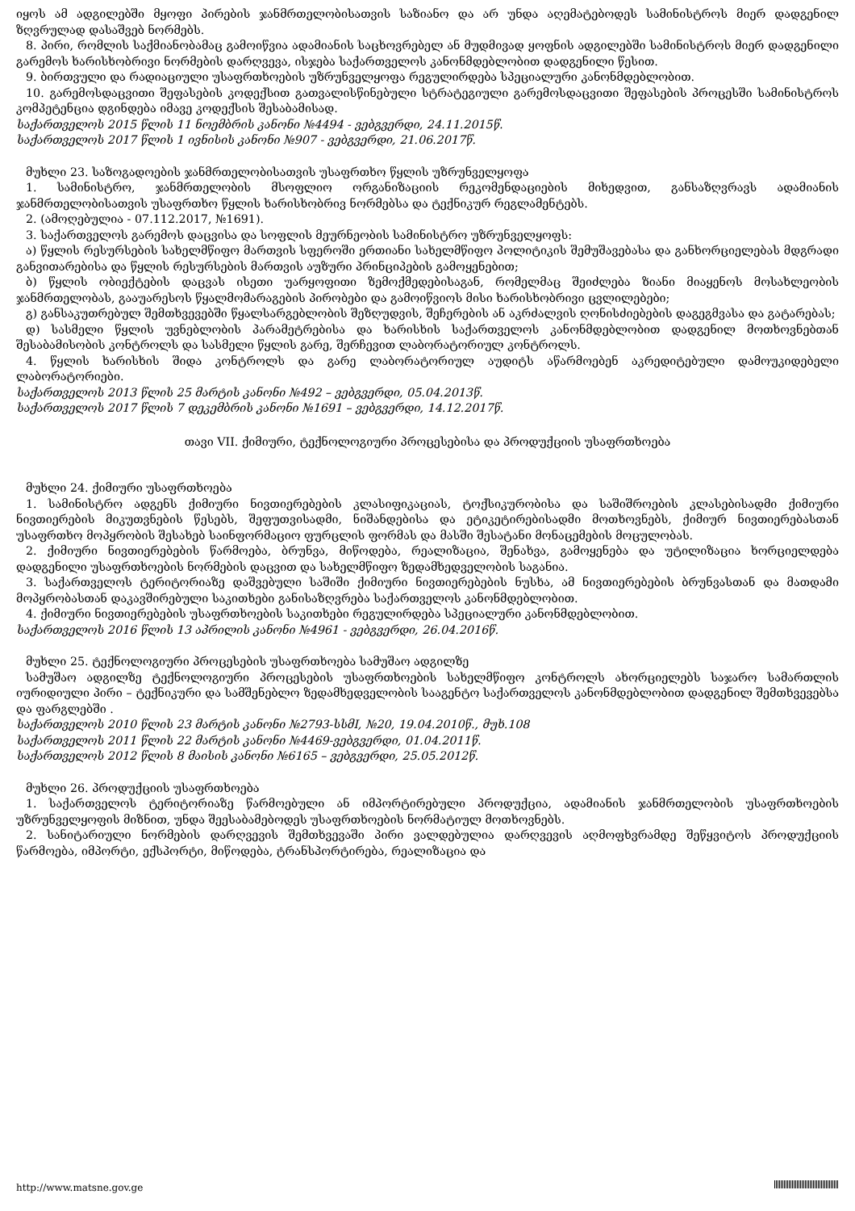იყოს ამ ადგილებში მყოფი პირების ჯანმრთელობისათვის საზიანო და არ უნდა აღემატებოდეს სამინისტროს მიერ დადგენილ ზღვრულად დასაშვებ ნორმებს.
8. პირი, რომლის საქმიანობამაც გამოიწვია ადამიანის საცხოვრებელ ან მუდმივად ყოფნის ადგილებში სამინისტროს მიერ დადგენილი გარემოს ხარისხობრივი ნორმების დარღვევა, ისჯება საქართველოს კანონმდებლობით დადგენილი წესით.
9. ბირთვული და რადიაციული უსაფრთხოების უზრუნველყოფა რეგულირდება სპეციალური კანონმდებლობით.
10. გარემოსდაცვითი შეფასების კოდექსით გათვალისწინებული სტრატეგიული გარემოსდაცვითი შეფასების პროცესში სამინისტროს კომპეტენცია დგინდება იმავე კოდექსის შესაბამისად.
საქართველოს 2015 წლის 11 ნოემბრის კანონი №4494 - ვებგვერდი, 24.11.2015წ.
საქართველოს 2017 წლის 1 ივნისის კანონი №907 - ვებგვერდი, 21.06.2017წ.
მუხლი 23. საზოგადოების ჯანმრთელობისათვის უსაფრთხო წყლის უზრუნველყოფა
1. სამინისტრო, ჯანმრთელობის მსოფლიო ორგანიზაციის რეკომენდაციების მიხედვით, განსაზღვრავს ადამიანის ჯანმრთელობისათვის უსაფრთხო წყლის ხარისხობრივ ნორმებსა და ტექნიკურ რეგლამენტებს.
2. (ამოღებულია - 07.112.2017, №1691).
3. საქართველოს გარემოს დაცვისა და სოფლის მეურნეობის სამინისტრო უზრუნველყოფს:
ა) წყლის რესურსების სახელმწიფო მართვის სფეროში ერთიანი სახელმწიფო პოლიტიკის შემუშავებასა და განხორციელებას მდგრადი განვითარებისა და წყლის რესურსების მართვის აუზური პრინციპების გამოყენებით;
ბ) წყლის ობიექტების დაცვას ისეთი უარყოფითი ზემოქმედებისაგან, რომელმაც შეიძლება ზიანი მიაყენოს მოსახლეობის ჯანმრთელობას, გააუარესოს წყალმომარაგების პირობები და გამოიწვიოს მისი ხარისხობრივი ცვლილებები;
გ) განსაკუთრებულ შემთხვევებში წყალსარგებლობის შეზღუდვის, შეჩერების ან აკრძალვის ღონისძიებების დაგეგმვასა და გატარებას;
დ) სასმელი წყლის უვნებლობის პარამეტრებისა და ხარისხის საქართველოს კანონმდებლობით დადგენილ მოთხოვნებთან შესაბამისობის კონტროლს და სასმელი წყლის გარე, შერჩევით ლაბორატორიულ კონტროლს.
4. წყლის ხარისხის შიდა კონტროლს და გარე ლაბორატორიულ აუდიტს აწარმოებენ აკრედიტებული დამოუკიდებელი ლაბორატორიები.
საქართველოს 2013 წლის 25 მარტის კანონი №492 – ვებგვერდი, 05.04.2013წ.
საქართველოს 2017 წლის 7 დეკემბრის კანონი №1691 – ვებგვერდი, 14.12.2017წ.
თავი VII. ქიმიური, ტექნოლოგიური პროცესებისა და პროდუქციის უსაფრთხოება
მუხლი 24. ქიმიური უსაფრთხოება
1. სამინისტრო ადგენს ქიმიური ნივთიერებების კლასიფიკაციას, ტოქსიკურობისა და საშიშროების კლასებისადმი ქიმიური ნივთიერების მიკუთვნების წესებს, შეფუთვისადმი, ნიშანდებისა და ეტიკეტირებისადმი მოთხოვნებს, ქიმიურ ნივთიერებასთან უსაფრთხო მოპყრობის შესახებ საინფორმაციო ფურცლის ფორმას და მასში შესატანი მონაცემების მოცულობას.
2. ქიმიური ნივთიერებების წარმოება, ბრუნვა, მიწოდება, რეალიზაცია, შენახვა, გამოყენება და უტილიზაცია ხორციელდება დადგენილი უსაფრთხოების ნორმების დაცვით და სახელმწიფო ზედამხედველობის საგანია.
3. საქართველოს ტერიტორიაზე დაშვებული საშიში ქიმიური ნივთიერებების ნუსხა, ამ ნივთიერებების ბრუნვასთან და მათდამი მოპყრობასთან დაკავშირებული საკითხები განისაზღვრება საქართველოს კანონმდებლობით.
4. ქიმიური ნივთიერებების უსაფრთხოების საკითხები რეგულირდება სპეციალური კანონმდებლობით.
საქართველოს 2016 წლის 13 აპრილის კანონი №4961 - ვებგვერდი, 26.04.2016წ.
მუხლი 25. ტექნოლოგიური პროცესების უსაფრთხოება სამუშაო ადგილზე
სამუშაო ადგილზე ტექნოლოგიური პროცესების უსაფრთხოების სახელმწიფო კონტროლს ახორციელებს საჯარო სამართლის იურიდიული პირი – ტექნიკური და სამშენებლო ზედამხედველობის სააგენტო საქართველოს კანონმდებლობით დადგენილ შემთხვევებსა და ფარგლებში .
საქართველოს 2010 წლის 23 მარტის კანონი №2793-სსმI, №20, 19.04.2010წ., მუხ.108
საქართველოს 2011 წლის 22 მარტის კანონი №4469-ვებგვერდი, 01.04.2011წ.
საქართველოს 2012 წლის 8 მაისის კანონი №6165 – ვებგვერდი, 25.05.2012წ.
მუხლი 26. პროდუქციის უსაფრთხოება
1. საქართველოს ტერიტორიაზე წარმოებული ან იმპორტირებული პროდუქცია, ადამიანის ჯანმრთელობის უსაფრთხოების უზრუნველყოფის მიზნით, უნდა შეესაბამებოდეს უსაფრთხოების ნორმატიულ მოთხოვნებს.
2. სანიტარიული ნორმების დარღვევის შემთხვევაში პირი ვალდებულია დარღვევის აღმოფხვრამდე შეწყვიტოს პროდუქციის წარმოება, იმპორტი, ექსპორტი, მიწოდება, ტრანსპორტირება, რეალიზაცია და
http://www.matsne.gov.ge